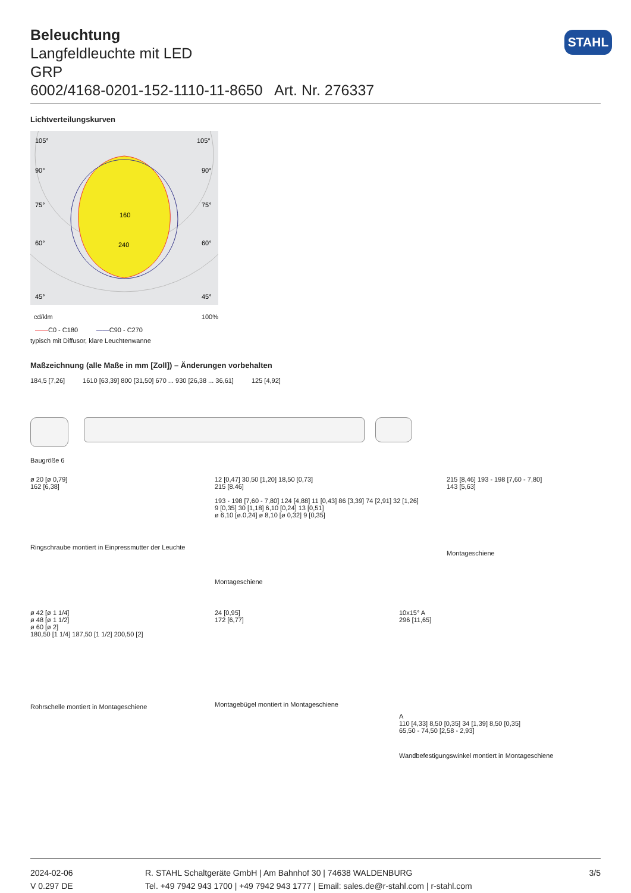STAHL
Beleuchtung
Langfeldleuchte mit LED
GRP
6002/4168-0201-152-1110-11-8650 Art. Nr. 276337
Lichtverteilungskurven
105°
105°
90°
90°
75°
75°
60°
60°
45°
45°
160
240
cd/klm 100%
——C0 - C180 ——C90 - C270
typisch mit Diffusor, klare Leuchtenwanne
Maßzeichnung (alle Maße in mm [Zoll]) – Änderungen vorbehalten
184,5 [7,26] 1610 [63,39] 800 [31,50] 670 ... 930 [26,38 ... 36,61] 125 [4,92]
Baugröße 6
ø 20 [ø 0,79]
162 [6,38]
Ringschraube montiert in Einpressmutter der Leuchte
12 [0,47] 30,50 [1,20] 18,50 [0,73]
215 [8.46]
193 - 198 [7,60 - 7,80] 124 [4,88] 11 [0,43] 86 [3,39] 74 [2,91] 32 [1,26]
9 [0,35] 30 [1,18] 6,10 [0,24] 13 [0,51]
ø 6,10 [ø.0,24] ø 8,10 [ø 0,32] 9 [0,35]
Montageschiene
215 [8,46] 193 - 198 [7,60 - 7,80]
143 [5,63]
Montageschiene
ø 42 [ø 1 1/4]
ø 48 [ø 1 1/2]
ø 60 [ø 2]
180,50 [1 1/4] 187,50 [1 1/2] 200,50 [2]
Rohrschelle montiert in Montageschiene
24 [0,95]
172 [6,77]
Montagebügel montiert in Montageschiene
10x15° A
296 [11,65]
A
110 [4,33] 8,50 [0,35] 34 [1,39] 8,50 [0,35]
65,50 - 74,50 [2,58 - 2,93]
Wandbefestigungswinkel montiert in Montageschiene
2024-02-06
V 0.297 DE
R. STAHL Schaltgeräte GmbH | Am Bahnhof 30 | 74638 WALDENBURG
Tel. +49 7942 943 1700 | +49 7942 943 1777 | Email: sales.de@r-stahl.com | r-stahl.com
3/5